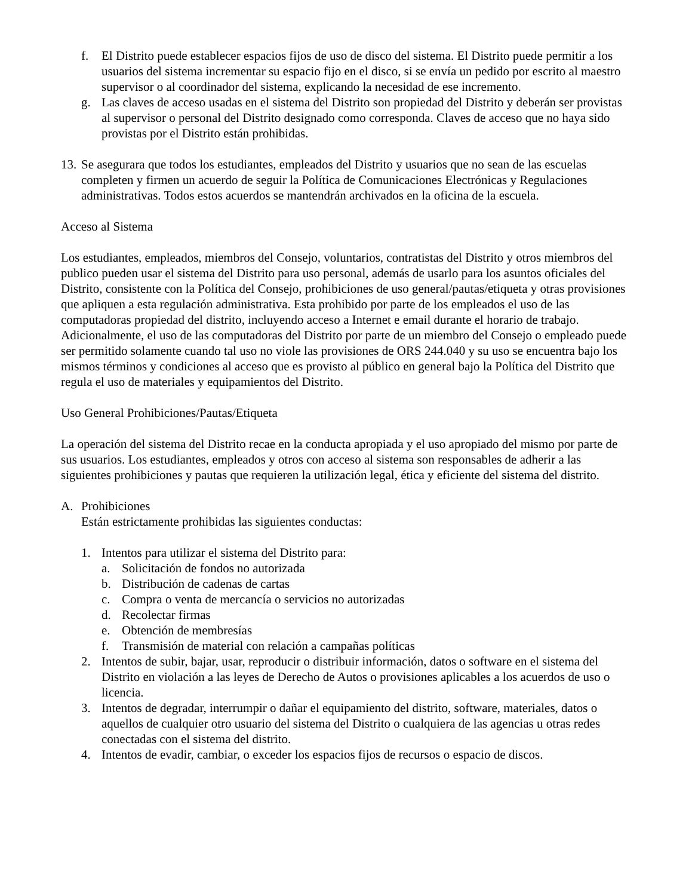f. El Distrito puede establecer espacios fijos de uso de disco del sistema. El Distrito puede permitir a los usuarios del sistema incrementar su espacio fijo en el disco, si se envía un pedido por escrito al maestro supervisor o al coordinador del sistema, explicando la necesidad de ese incremento.
g. Las claves de acceso usadas en el sistema del Distrito son propiedad del Distrito y deberán ser provistas al supervisor o personal del Distrito designado como corresponda. Claves de acceso que no haya sido provistas por el Distrito están prohibidas.
13. Se asegurara que todos los estudiantes, empleados del Distrito y usuarios que no sean de las escuelas completen y firmen un acuerdo de seguir la Política de Comunicaciones Electrónicas y Regulaciones administrativas. Todos estos acuerdos se mantendrán archivados en la oficina de la escuela.
Acceso al Sistema
Los estudiantes, empleados, miembros del Consejo, voluntarios, contratistas del Distrito y otros miembros del publico pueden usar el sistema del Distrito para uso personal, además de usarlo para los asuntos oficiales del Distrito, consistente con la Política del Consejo, prohibiciones de uso general/pautas/etiqueta y otras provisiones que apliquen a esta regulación administrativa. Esta prohibido por parte de los empleados el uso de las computadoras propiedad del distrito, incluyendo acceso a Internet e email durante el horario de trabajo. Adicionalmente, el uso de las computadoras del Distrito por parte de un miembro del Consejo o empleado puede ser permitido solamente cuando tal uso no viole las provisiones de ORS 244.040 y su uso se encuentra bajo los mismos términos y condiciones al acceso que es provisto al público en general bajo la Política del Distrito que regula el uso de materiales y equipamientos del Distrito.
Uso General Prohibiciones/Pautas/Etiqueta
La operación del sistema del Distrito recae en la conducta apropiada y el uso apropiado del mismo por parte de sus usuarios. Los estudiantes, empleados y otros con acceso al sistema son responsables de adherir a las siguientes prohibiciones y pautas que requieren la utilización legal, ética y eficiente del sistema del distrito.
A. Prohibiciones
Están estrictamente prohibidas las siguientes conductas:
1. Intentos para utilizar el sistema del Distrito para:
a. Solicitación de fondos no autorizada
b. Distribución de cadenas de cartas
c. Compra o venta de mercancía o servicios no autorizadas
d. Recolectar firmas
e. Obtención de membresías
f. Transmisión de material con relación a campañas políticas
2. Intentos de subir, bajar, usar, reproducir o distribuir información, datos o software en el sistema del Distrito en violación a las leyes de Derecho de Autos o provisiones aplicables a los acuerdos de uso o licencia.
3. Intentos de degradar, interrumpir o dañar el equipamiento del distrito, software, materiales, datos o aquellos de cualquier otro usuario del sistema del Distrito o cualquiera de las agencias u otras redes conectadas con el sistema del distrito.
4. Intentos de evadir, cambiar, o exceder los espacios fijos de recursos o espacio de discos.